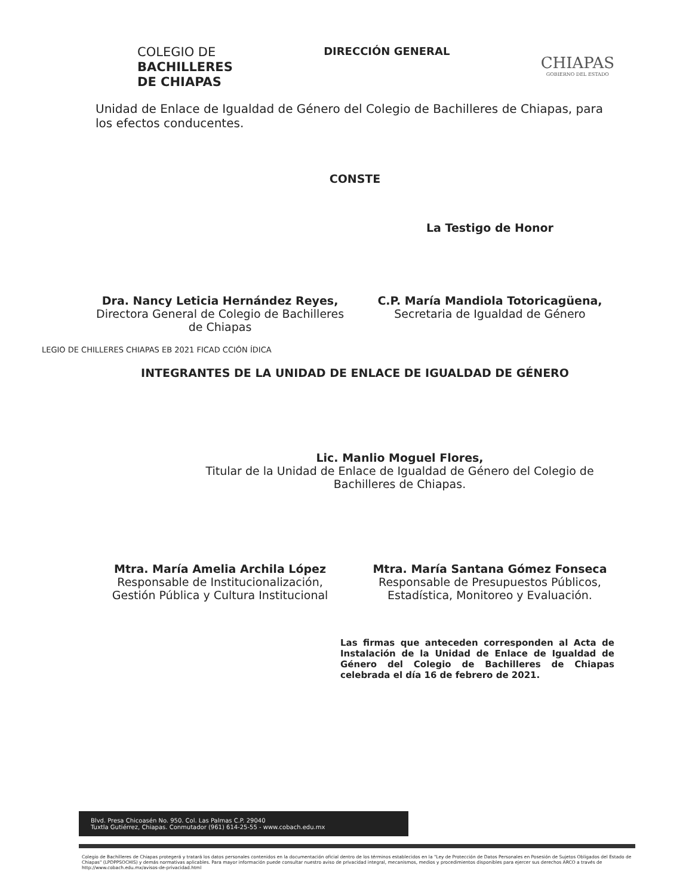COLEGIO DE
BACHILLERES
DE CHIAPAS
DIRECCIÓN GENERAL
CHIAPAS
GOBIERNO DEL ESTADO
Unidad de Enlace de Igualdad de Género del Colegio de Bachilleres de Chiapas, para los efectos conducentes.
CONSTE
La Testigo de Honor
Dra. Nancy Leticia Hernández Reyes,
Directora General de Colegio de Bachilleres de Chiapas
C.P. María Mandiola Totoricagüena,
Secretaria de Igualdad de Género
LEGIO DE CHILLERES CHIAPAS EB 2021 FICAD CCIÓN ÍDICA
INTEGRANTES DE LA UNIDAD DE ENLACE DE IGUALDAD DE GÉNERO
Lic. Manlio Moguel Flores,
Titular de la Unidad de Enlace de Igualdad de Género del Colegio de Bachilleres de Chiapas.
Mtra. María Amelia Archila López
Responsable de Institucionalización, Gestión Pública y Cultura Institucional
Mtra. María Santana Gómez Fonseca
Responsable de Presupuestos Públicos, Estadística, Monitoreo y Evaluación.
Las firmas que anteceden corresponden al Acta de Instalación de la Unidad de Enlace de Igualdad de Género del Colegio de Bachilleres de Chiapas celebrada el día 16 de febrero de 2021.
Blvd. Presa Chicoasén No. 950. Col. Las Palmas C.P. 29040
Tuxtla Gutiérrez, Chiapas. Conmutador (961) 614-25-55 - www.cobach.edu.mx
Colegio de Bachilleres de Chiapas protegerá y tratará los datos personales contenidos en la documentación oficial dentro de los términos establecidos en la "Ley de Protección de Datos Personales en Posesión de Sujetos Obligados del Estado de Chiapas" (LPDPPSOCHIS) y demás normativas aplicables. Para mayor información puede consultar nuestro aviso de privacidad integral, mecanismos, medios y procedimientos disponibles para ejercer sus derechos ARCO a través de http://www.cobach.edu.mx/avisos-de-privacidad.html